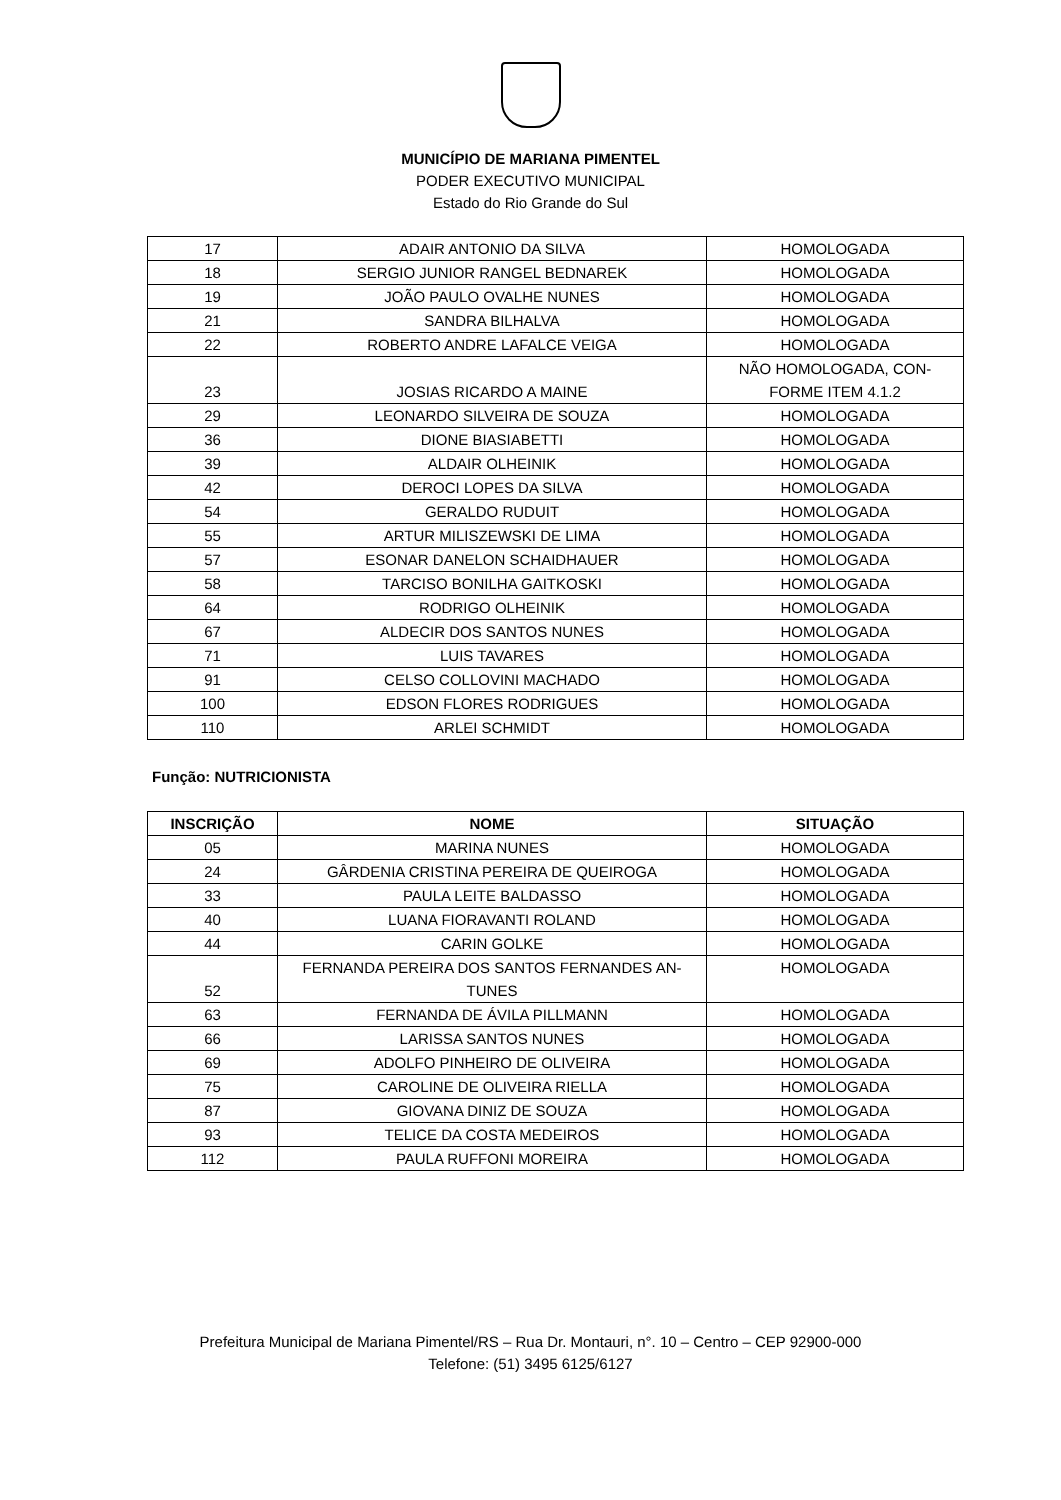MUNICÍPIO DE MARIANA PIMENTEL
PODER EXECUTIVO MUNICIPAL
Estado do Rio Grande do Sul
| 17 | ADAIR ANTONIO DA SILVA | HOMOLOGADA |
| 18 | SERGIO JUNIOR RANGEL BEDNAREK | HOMOLOGADA |
| 19 | JOÃO PAULO OVALHE NUNES | HOMOLOGADA |
| 21 | SANDRA BILHALVA | HOMOLOGADA |
| 22 | ROBERTO ANDRE LAFALCE VEIGA | HOMOLOGADA |
| 23 | JOSIAS RICARDO A MAINE | NÃO HOMOLOGADA, CON- FORME ITEM 4.1.2 |
| 29 | LEONARDO SILVEIRA DE SOUZA | HOMOLOGADA |
| 36 | DIONE BIASIABETTI | HOMOLOGADA |
| 39 | ALDAIR OLHEINIK | HOMOLOGADA |
| 42 | DEROCI LOPES DA SILVA | HOMOLOGADA |
| 54 | GERALDO RUDUIT | HOMOLOGADA |
| 55 | ARTUR MILISZEWSKI DE LIMA | HOMOLOGADA |
| 57 | ESONAR DANELON SCHAIDHAUER | HOMOLOGADA |
| 58 | TARCISO BONILHA GAITKOSKI | HOMOLOGADA |
| 64 | RODRIGO OLHEINIK | HOMOLOGADA |
| 67 | ALDECIR DOS SANTOS NUNES | HOMOLOGADA |
| 71 | LUIS TAVARES | HOMOLOGADA |
| 91 | CELSO COLLOVINI MACHADO | HOMOLOGADA |
| 100 | EDSON FLORES RODRIGUES | HOMOLOGADA |
| 110 | ARLEI SCHMIDT | HOMOLOGADA |
Função: NUTRICIONISTA
| INSCRIÇÃO | NOME | SITUAÇÃO |
| --- | --- | --- |
| 05 | MARINA NUNES | HOMOLOGADA |
| 24 | GÂRDENIA CRISTINA PEREIRA DE QUEIROGA | HOMOLOGADA |
| 33 | PAULA LEITE BALDASSO | HOMOLOGADA |
| 40 | LUANA FIORAVANTI ROLAND | HOMOLOGADA |
| 44 | CARIN GOLKE | HOMOLOGADA |
| 52 | FERNANDA PEREIRA DOS SANTOS FERNANDES AN- TUNES | HOMOLOGADA |
| 63 | FERNANDA DE ÁVILA PILLMANN | HOMOLOGADA |
| 66 | LARISSA SANTOS NUNES | HOMOLOGADA |
| 69 | ADOLFO PINHEIRO DE OLIVEIRA | HOMOLOGADA |
| 75 | CAROLINE DE OLIVEIRA RIELLA | HOMOLOGADA |
| 87 | GIOVANA DINIZ DE SOUZA | HOMOLOGADA |
| 93 | TELICE DA COSTA MEDEIROS | HOMOLOGADA |
| 112 | PAULA RUFFONI MOREIRA | HOMOLOGADA |
Prefeitura Municipal de Mariana Pimentel/RS – Rua Dr. Montauri, n°. 10 – Centro – CEP 92900-000
Telefone: (51) 3495 6125/6127